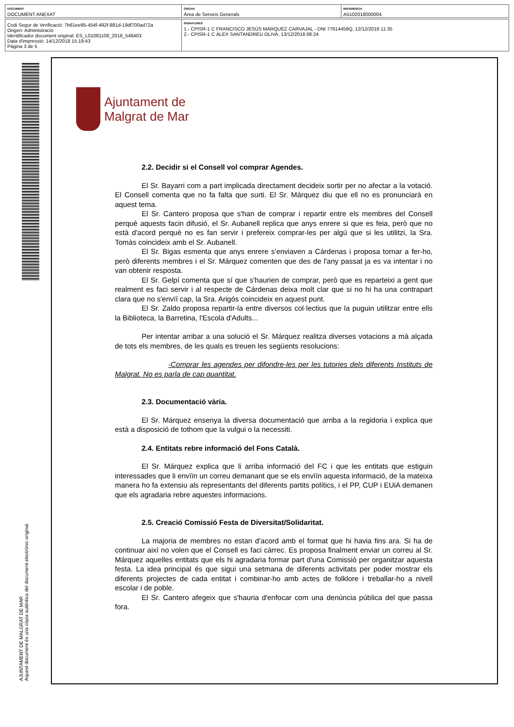| DOCUMENT DOCUMENT ANEXAT | ÒRGAN Àrea de Serveis Generals | REFERÈNCIA A5102018000004 |
| Codi Segur de Verificació: 7b61ee95-454f-492f-881d-19df700ad72a Origen: Administració Identificador document original: ES_L01081108_2018_548403 Data d'impressió: 14/12/2018 15:19:43 Pàgina 3 de 5 | SIGNATURES 1.- CPISR-1 C FRANCISCO JESÚS MÁRQUEZ CARVAJAL - DNI 77614459Q, 12/12/2018 11:35 2.- CPISR-1 C ÀLEX SANTANDREU OLIVA, 13/12/2018 08:24 |
AJUNTAMENT DE MALGRAT DE MAR
Aquest document és una còpia autèntica del document electrònic original.
Ajuntament de
Malgrat de Mar
2.2. Decidir si el Consell vol comprar Agendes.
El Sr. Bayarri com a part implicada directament decideix sortir per no afectar a la votació. El Consell comenta que no fa falta que surti. El Sr. Márquez diu que ell no es pronunciarà en aquest tema.
El Sr. Cantero proposa que s'han de comprar i repartir entre els membres del Consell perquè aquests facin difusió, el Sr. Aubanell replica que anys enrere si que es feia, però que no està d'acord perquè no es fan servir i prefereix comprar-les per algú que si les utilitzi, la Sra. Tomàs coincideix amb el Sr. Aubanell.
El Sr. Bigas esmenta que anys enrere s'enviaven a Cárdenas i proposa tornar a fer-ho, però diferents membres i el Sr. Márquez comenten que des de l'any passat ja es va intentar i no van obtenir resposta.
El Sr. Gelpí comenta que sí que s'haurien de comprar, però que es reparteixi a gent que realment es faci servir i al respecte de Cárdenas deixa molt clar que si no hi ha una contrapart clara que no s'envïí cap, la Sra. Arigós coincideix en aquest punt.
El Sr. Zaldo proposa repartir-la entre diversos col·lectius que la puguin utilitzar entre ells la Biblioteca, la Barretina, l'Escola d'Adults...
Per intentar arribar a una solució el Sr. Márquez realitza diverses votacions a mà alçada de tots els membres, de les quals es treuen les següents resolucions:
-Comprar les agendes per difondre-les per les tutories dels diferents Instituts de Malgrat. No es parla de cap quantitat.
2.3. Documentació vària.
El Sr. Márquez ensenya la diversa documentació que arriba a la regidoria i explica que està a disposició de tothom que la vulgui o la necessiti.
2.4. Entitats rebre informació del Fons Català.
El Sr. Márquez explica que li arriba informació del FC i que les entitats que estiguin interessades que li envïïn un correu demanant que se els envïïn aquesta informació, de la mateixa manera ho fa extensiu als representants del diferents partits polítics, i el PP, CUP i EUiA demanen que els agradaria rebre aquestes informacions.
2.5. Creació Comissió Festa de Diversitat/Solidaritat.
La majoria de membres no estan d'acord amb el format que hi havia fins ara. Si ha de continuar així no volen que el Consell es faci càrrec. Es proposa finalment enviar un correu al Sr. Márquez aquelles entitats que els hi agradaria formar part d'una Comissió per organitzar aquesta festa. La idea principal és que sigui una setmana de diferents activitats per poder mostrar els diferents projectes de cada entitat i combinar-ho amb actes de folklore i treballar-ho a nivell escolar i de poble.
El Sr. Cantero afegeix que s'hauria d'enfocar com una denúncia pública del que passa fora.